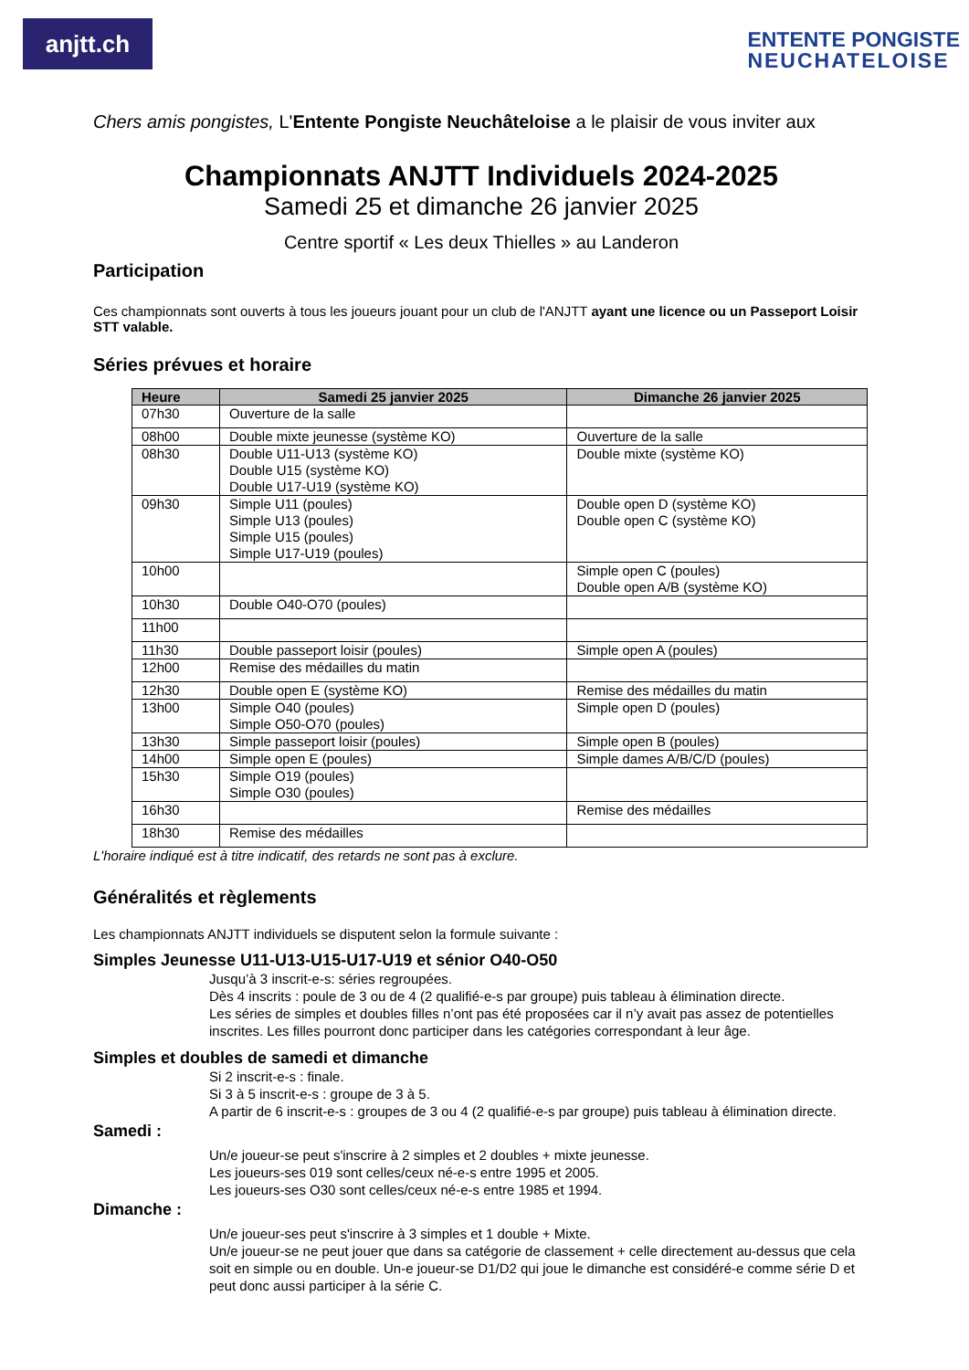anjtt.ch
ENTENTE PONGISTE
NEUCHATELOISE
Chers amis pongistes, L'Entente Pongiste Neuchâteloise a le plaisir de vous inviter aux
Championnats ANJTT Individuels 2024-2025
Samedi 25 et dimanche 26 janvier 2025
Centre sportif « Les deux Thielles » au Landeron
Participation
Ces championnats sont ouverts à tous les joueurs jouant pour un club de l'ANJTT ayant une licence ou un Passeport Loisir STT valable.
Séries prévues et horaire
| Heure | Samedi 25 janvier 2025 | Dimanche 26 janvier 2025 |
| --- | --- | --- |
| 07h30 | Ouverture de la salle | |
| 08h00 | Double mixte jeunesse (système KO) | Ouverture de la salle |
| 08h30 | Double U11-U13 (système KO) Double U15 (système KO) Double U17-U19 (système KO) | Double mixte (système KO) |
| 09h30 | Simple U11 (poules) Simple U13 (poules) Simple U15 (poules) Simple U17-U19 (poules) | Double open D (système KO) Double open C (système KO) |
| 10h00 | | Simple open C (poules) Double open A/B (système KO) |
| 10h30 | Double O40-O70 (poules) | |
| 11h00 | | |
| 11h30 | Double passeport loisir (poules) | Simple open A (poules) |
| 12h00 | Remise des médailles du matin | |
| 12h30 | Double open E (système KO) | Remise des médailles du matin |
| 13h00 | Simple O40 (poules) Simple O50-O70 (poules) | Simple open D (poules) |
| 13h30 | Simple passeport loisir (poules) | Simple open B (poules) |
| 14h00 | Simple open E (poules) | Simple dames A/B/C/D (poules) |
| 15h30 | Simple O19 (poules) Simple O30 (poules) | |
| 16h30 | | Remise des médailles |
| 18h30 | Remise des médailles | |
L'horaire indiqué est à titre indicatif, des retards ne sont pas à exclure.
Généralités et règlements
Les championnats ANJTT individuels se disputent selon la formule suivante :
Simples Jeunesse U11-U13-U15-U17-U19 et sénior O40-O50
Jusqu’à 3 inscrit-e-s: séries regroupées.
Dès 4 inscrits : poule de 3 ou de 4 (2 qualifié-e-s par groupe) puis tableau à élimination directe.
Les séries de simples et doubles filles n’ont pas été proposées car il n’y avait pas assez de potentielles inscrites. Les filles pourront donc participer dans les catégories correspondant à leur âge.
Simples et doubles de samedi et dimanche
Si 2 inscrit-e-s : finale.
Si 3 à 5 inscrit-e-s : groupe de 3 à 5.
A partir de 6 inscrit-e-s : groupes de 3 ou 4 (2 qualifié-e-s par groupe) puis tableau à élimination directe.
Samedi :
Un/e joueur-se peut s'inscrire à 2 simples et 2 doubles + mixte jeunesse.
Les joueurs-ses 019 sont celles/ceux né-e-s entre 1995 et 2005.
Les joueurs-ses O30 sont celles/ceux né-e-s entre 1985 et 1994.
Dimanche :
Un/e joueur-ses peut s'inscrire à 3 simples et 1 double + Mixte.
Un/e joueur-se ne peut jouer que dans sa catégorie de classement + celle directement au-dessus que cela soit en simple ou en double. Un-e joueur-se D1/D2 qui joue le dimanche est considéré-e comme série D et peut donc aussi participer à la série C.